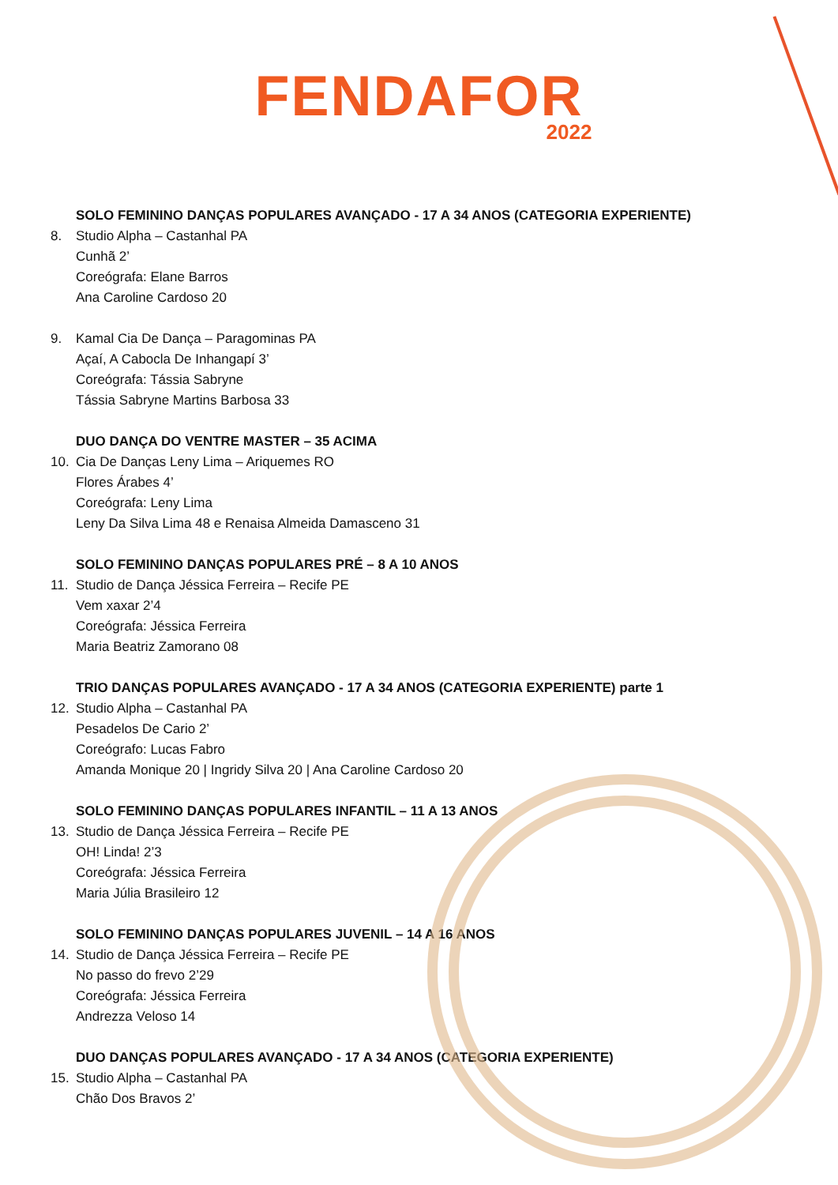FENDAFOR
2022
SOLO FEMININO DANÇAS POPULARES AVANÇADO - 17 A 34 ANOS (CATEGORIA EXPERIENTE)
8. Studio Alpha – Castanhal PA
Cunhã 2’
Coreógrafa: Elane Barros
Ana Caroline Cardoso 20
9. Kamal Cia De Dança – Paragominas PA
Açaí, A Cabocla De Inhangapí 3’
Coreógrafa: Tássia Sabryne
Tássia Sabryne Martins Barbosa 33
DUO DANÇA DO VENTRE MASTER – 35 ACIMA
10. Cia De Danças Leny Lima – Ariquemes RO
Flores Árabes 4’
Coreógrafa: Leny Lima
Leny Da Silva Lima 48 e Renaisa Almeida Damasceno 31
SOLO FEMININO DANÇAS POPULARES PRÉ – 8 A 10 ANOS
11. Studio de Dança Jéssica Ferreira – Recife PE
Vem xaxar 2’4
Coreógrafa: Jéssica Ferreira
Maria Beatriz Zamorano 08
TRIO DANÇAS POPULARES AVANÇADO - 17 A 34 ANOS (CATEGORIA EXPERIENTE) parte 1
12. Studio Alpha – Castanhal PA
Pesadelos De Cario 2’
Coreógrafo: Lucas Fabro
Amanda Monique 20 | Ingridy Silva 20 | Ana Caroline Cardoso 20
SOLO FEMININO DANÇAS POPULARES INFANTIL – 11 A 13 ANOS
13. Studio de Dança Jéssica Ferreira – Recife PE
OH! Linda! 2’3
Coreógrafa: Jéssica Ferreira
Maria Júlia Brasileiro 12
SOLO FEMININO DANÇAS POPULARES JUVENIL – 14 A 16 ANOS
14. Studio de Dança Jéssica Ferreira – Recife PE
No passo do frevo 2’29
Coreógrafa: Jéssica Ferreira
Andrezza Veloso 14
DUO DANÇAS POPULARES AVANÇADO - 17 A 34 ANOS (CATEGORIA EXPERIENTE)
15. Studio Alpha – Castanhal PA
Chão Dos Bravos 2’